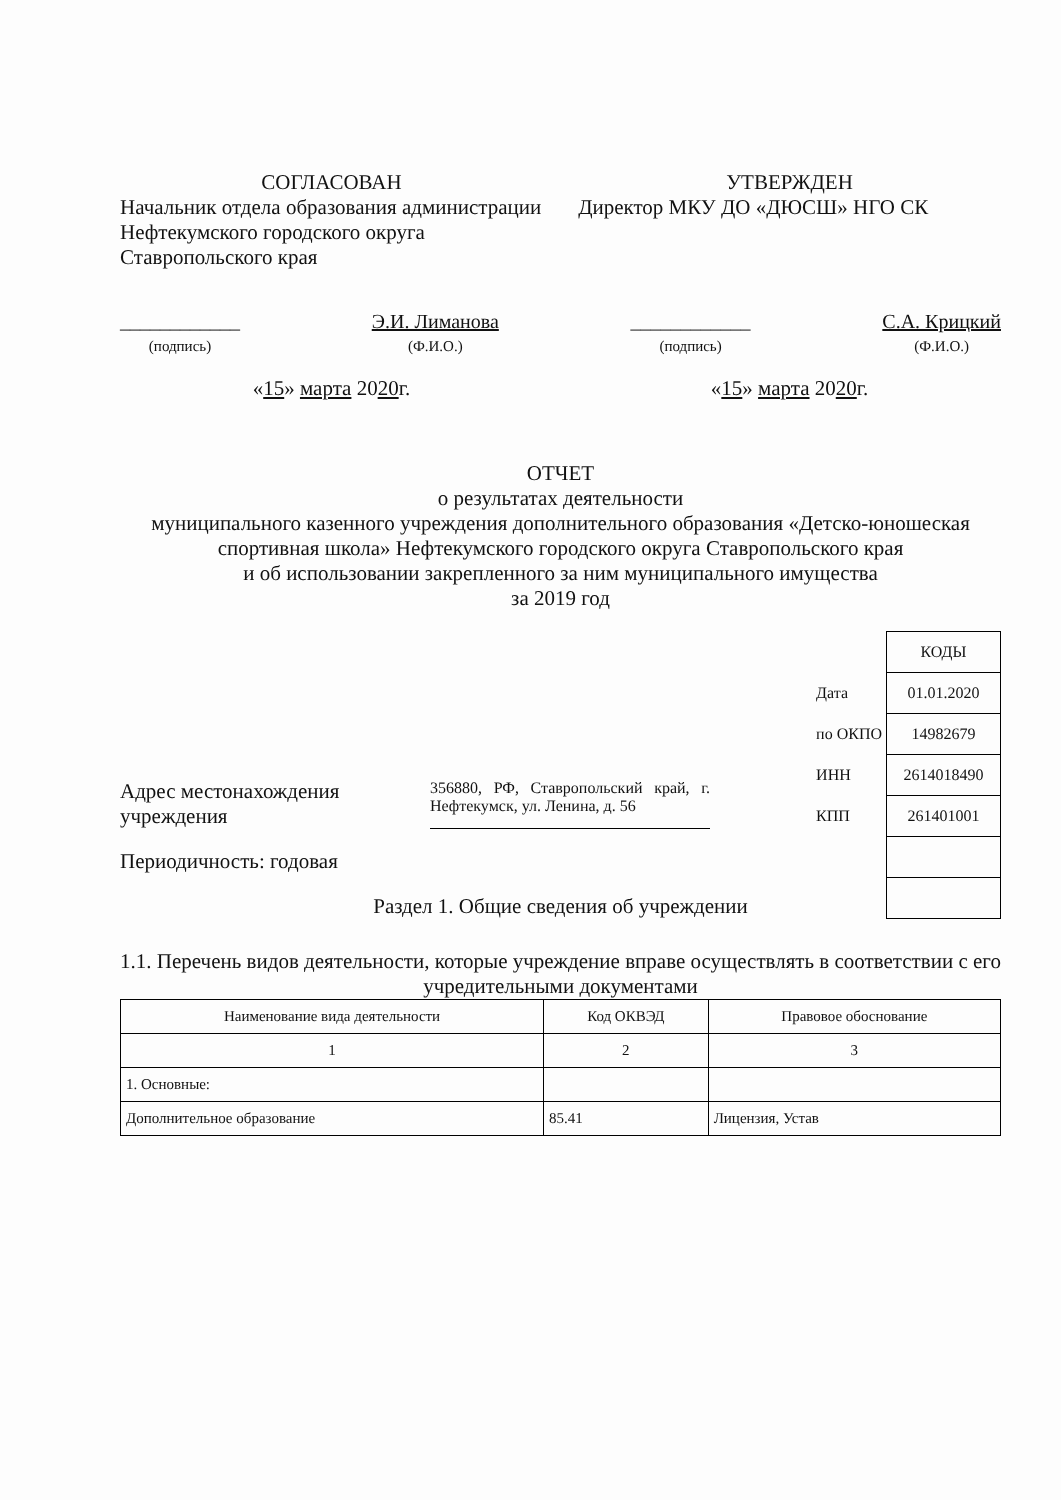СОГЛАСОВАН
Начальник отдела образования администрации Нефтекумского городского округа Ставропольского края
УТВЕРЖДЕН
Директор МКУ ДО «ДЮСШ» НГО СК
____________
(подпись)
Э.И. Лиманова
(Ф.И.О.)
____________
(подпись)
С.А. Крицкий
(Ф.И.О.)
«15» марта 2020г. «15» марта 2020г.
ОТЧЕТ
о результатах деятельности
муниципального казенного учреждения дополнительного образования «Детско-юношеская спортивная школа» Нефтекумского городского округа Ставропольского края
и об использовании закрепленного за ним муниципального имущества
за 2019 год
| | КОДЫ |
| Дата | 01.01.2020 |
| по ОКПО | 14982679 |
| ИНН | 2614018490 |
| КПП | 261401001 |
Адрес местонахождения учреждения
356880, РФ, Ставропольский край, г. Нефтекумск, ул. Ленина, д. 56
Периодичность: годовая
Раздел 1. Общие сведения об учреждении
1.1. Перечень видов деятельности, которые учреждение вправе осуществлять в соответствии с его учредительными документами
| Наименование вида деятельности | Код ОКВЭД | Правовое обоснование |
| --- | --- | --- |
| 1 | 2 | 3 |
| 1. Основные: | | |
| Дополнительное образование | 85.41 | Лицензия, Устав |